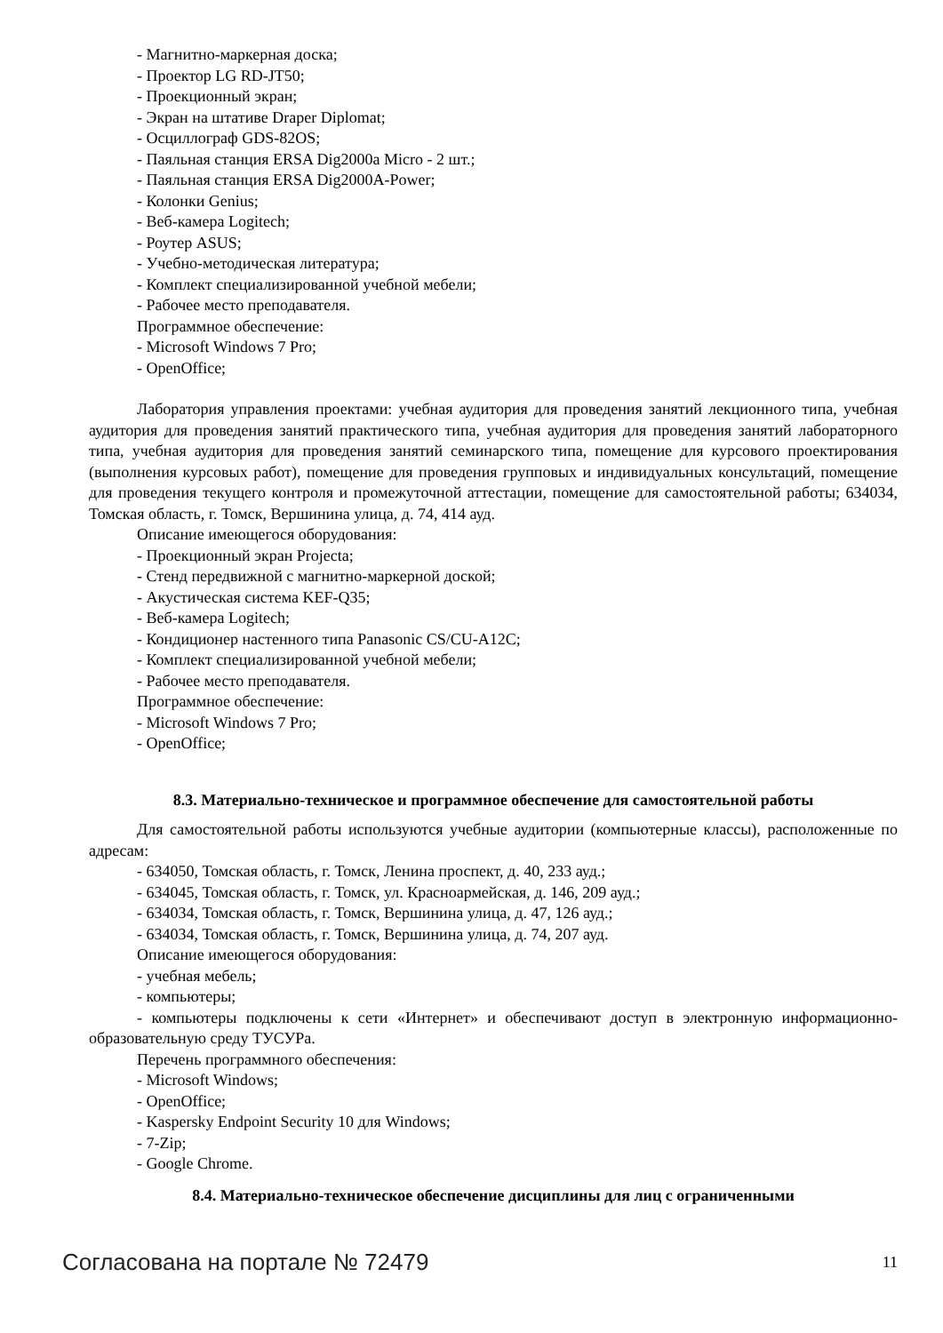- Магнитно-маркерная доска;
- Проектор LG RD-JT50;
- Проекционный экран;
- Экран на штативе Draper Diplomat;
- Осциллограф GDS-82OS;
- Паяльная станция ERSA Dig2000a Micro - 2 шт.;
- Паяльная станция ERSA Dig2000A-Power;
- Колонки Genius;
- Веб-камера Logitech;
- Роутер ASUS;
- Учебно-методическая литература;
- Комплект специализированной учебной мебели;
- Рабочее место преподавателя.
Программное обеспечение:
- Microsoft Windows 7 Pro;
- OpenOffice;
Лаборатория управления проектами: учебная аудитория для проведения занятий лекционного типа, учебная аудитория для проведения занятий практического типа, учебная аудитория для проведения занятий лабораторного типа, учебная аудитория для проведения занятий семинарского типа, помещение для курсового проектирования (выполнения курсовых работ), помещение для проведения групповых и индивидуальных консультаций, помещение для проведения текущего контроля и промежуточной аттестации, помещение для самостоятельной работы; 634034, Томская область, г. Томск, Вершинина улица, д. 74, 414 ауд.
Описание имеющегося оборудования:
- Проекционный экран Projecta;
- Стенд передвижной с магнитно-маркерной доской;
- Акустическая система KEF-Q35;
- Веб-камера Logitech;
- Кондиционер настенного типа Panasonic CS/CU-A12C;
- Комплект специализированной учебной мебели;
- Рабочее место преподавателя.
Программное обеспечение:
- Microsoft Windows 7 Pro;
- OpenOffice;
8.3. Материально-техническое и программное обеспечение для самостоятельной работы
Для самостоятельной работы используются учебные аудитории (компьютерные классы), расположенные по адресам:
- 634050, Томская область, г. Томск, Ленина проспект, д. 40, 233 ауд.;
- 634045, Томская область, г. Томск, ул. Красноармейская, д. 146, 209 ауд.;
- 634034, Томская область, г. Томск, Вершинина улица, д. 47, 126 ауд.;
- 634034, Томская область, г. Томск, Вершинина улица, д. 74, 207 ауд.
Описание имеющегося оборудования:
- учебная мебель;
- компьютеры;
- компьютеры подключены к сети «Интернет» и обеспечивают доступ в электронную информационно-образовательную среду ТУСУРа.
Перечень программного обеспечения:
- Microsoft Windows;
- OpenOffice;
- Kaspersky Endpoint Security 10 для Windows;
- 7-Zip;
- Google Chrome.
8.4. Материально-техническое обеспечение дисциплины для лиц с ограниченными
Согласована на портале № 72479 11